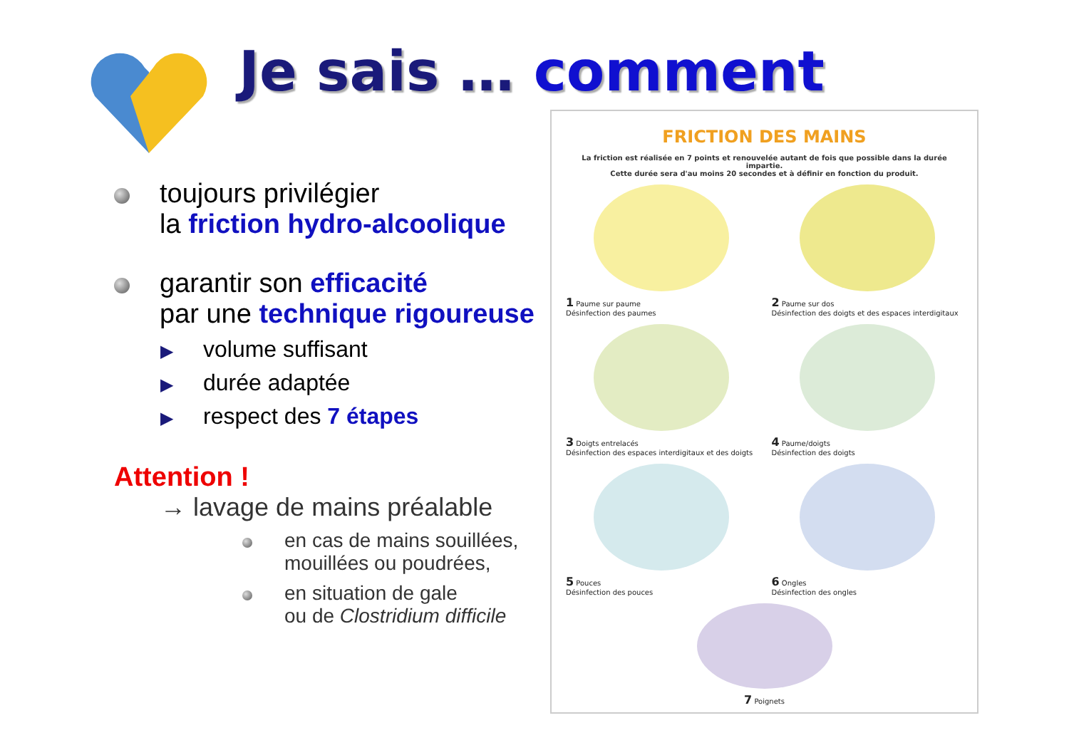Je sais … comment
toujours privilégier
la friction hydro-alcoolique
garantir son efficacité
par une technique rigoureuse
▶ volume suffisant
▶ durée adaptée
▶ respect des 7 étapes
Attention !
→ lavage de mains préalable
en cas de mains souillées,
mouillées ou poudrées,
en situation de gale
ou de Clostridium difficile
FRICTION DES MAINS
La friction est réalisée en 7 points et renouvelée autant de fois que possible dans la durée impartie.
Cette durée sera d'au moins 20 secondes et à définir en fonction du produit.
1 Paume sur paume
Désinfection des paumes
2 Paume sur dos
Désinfection des doigts et des espaces interdigitaux
3 Doigts entrelacés
Désinfection des espaces interdigitaux et des doigts
4 Paume/doigts
Désinfection des doigts
5 Pouces
Désinfection des pouces
6 Ongles
Désinfection des ongles
7 Poignets